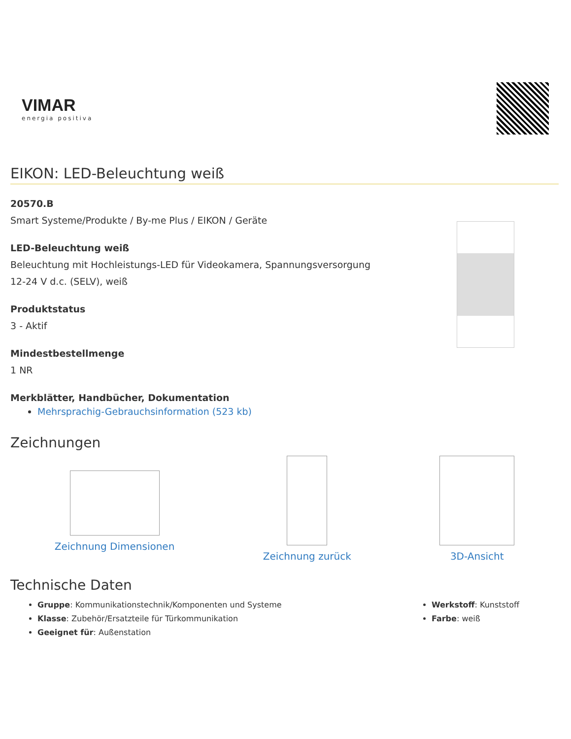VIMAR
energia positiva
EIKON: LED-Beleuchtung weiß
20570.B
Smart Systeme/Produkte / By-me Plus / EIKON / Geräte
LED-Beleuchtung weiß
Beleuchtung mit Hochleistungs-LED für Videokamera, Spannungsversorgung
12-24 V d.c. (SELV), weiß
Produktstatus
3 - Aktif
Mindestbestellmenge
1 NR
Merkblätter, Handbücher, Dokumentation
Mehrsprachig-Gebrauchsinformation (523 kb)
Zeichnungen
Zeichnung Dimensionen Zeichnung zurück 3D-Ansicht
Technische Daten
Gruppe: Kommunikationstechnik/Komponenten und Systeme
Klasse: Zubehör/Ersatzteile für Türkommunikation
Geeignet für: Außenstation
Werkstoff: Kunststoff
Farbe: weiß